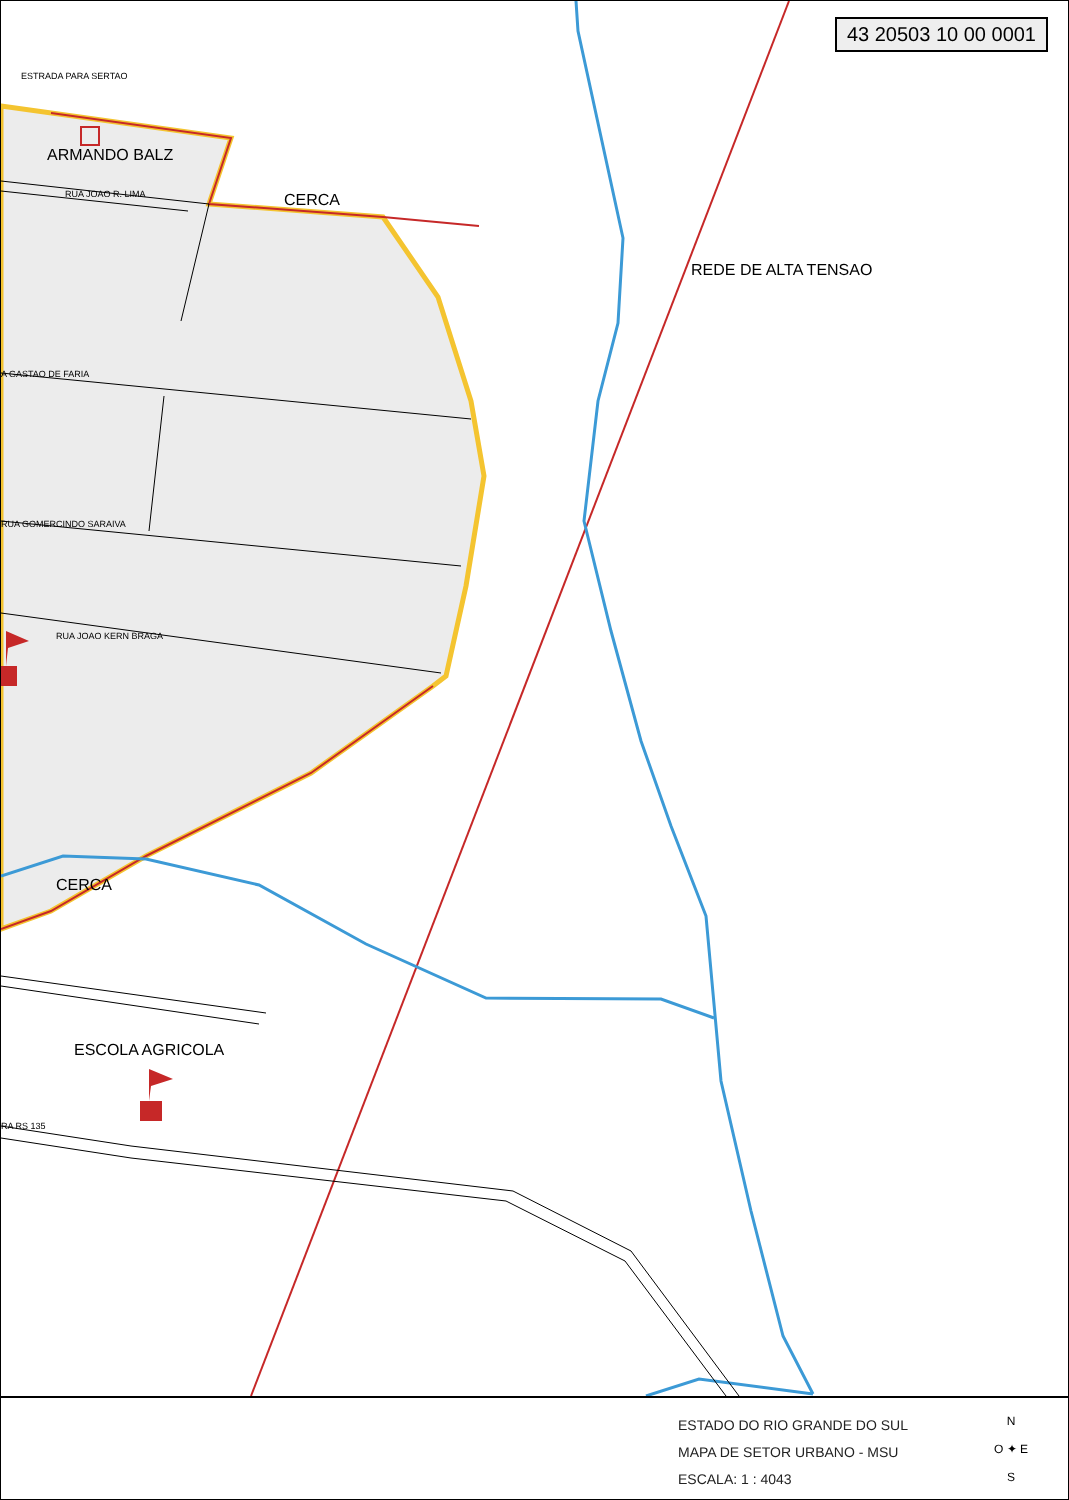43 20503 10 00 0001
ARMANDO BALZ
CERCA
CERCA
REDE DE ALTA TENSAO
ESCOLA AGRICOLA
RUA JOAO R. LIMA
A GASTAO DE FARIA
RUA GOMERCINDO SARAIVA
RUA JOAO KERN BRAGA
RA RS 135
ESTRADA PARA SERTAO
ESTADO DO RIO GRANDE DO SUL
MAPA DE SETOR URBANO - MSU
ESCALA: 1 : 4043
N
O ✦ E
S